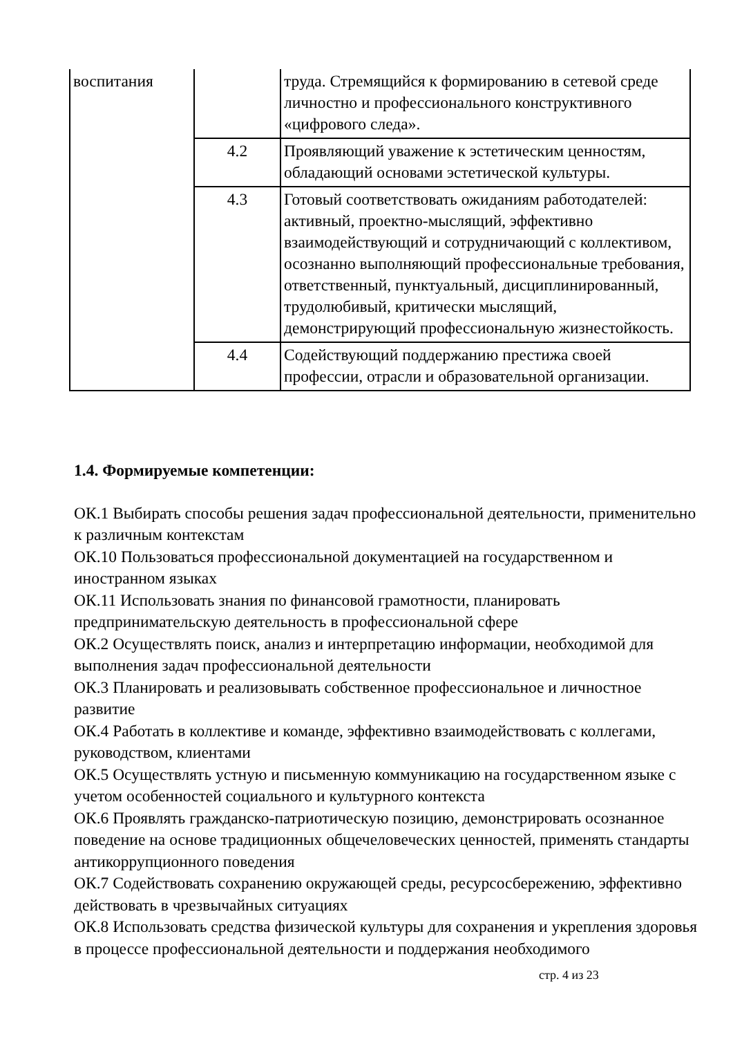| воспитания | | труда. Стремящийся к формированию в сетевой среде личностно и профессионального конструктивного «цифрового следа». |
| | 4.2 | Проявляющий уважение к эстетическим ценностям, обладающий основами эстетической культуры. |
| | 4.3 | Готовый соответствовать ожиданиям работодателей: активный, проектно-мыслящий, эффективно взаимодействующий и сотрудничающий с коллективом, осознанно выполняющий профессиональные требования, ответственный, пунктуальный, дисциплинированный, трудолюбивый, критически мыслящий, демонстрирующий профессиональную жизнестойкость. |
| | 4.4 | Содействующий поддержанию престижа своей профессии, отрасли и образовательной организации. |
1.4. Формируемые компетенции:
ОК.1 Выбирать способы решения задач профессиональной деятельности, применительно к различным контекстам
ОК.10 Пользоваться профессиональной документацией на государственном и иностранном языках
ОК.11 Использовать знания по финансовой грамотности, планировать предпринимательскую деятельность в профессиональной сфере
ОК.2 Осуществлять поиск, анализ и интерпретацию информации, необходимой для выполнения задач профессиональной деятельности
ОК.3 Планировать и реализовывать собственное профессиональное и личностное развитие
ОК.4 Работать в коллективе и команде, эффективно взаимодействовать с коллегами, руководством, клиентами
ОК.5 Осуществлять устную и письменную коммуникацию на государственном языке с учетом особенностей социального и культурного контекста
ОК.6 Проявлять гражданско-патриотическую позицию, демонстрировать осознанное поведение на основе традиционных общечеловеческих ценностей, применять стандарты антикоррупционного поведения
ОК.7 Содействовать сохранению окружающей среды, ресурсосбережению, эффективно действовать в чрезвычайных ситуациях
ОК.8 Использовать средства физической культуры для сохранения и укрепления здоровья в процессе профессиональной деятельности и поддержания необходимого
стр. 4 из 23